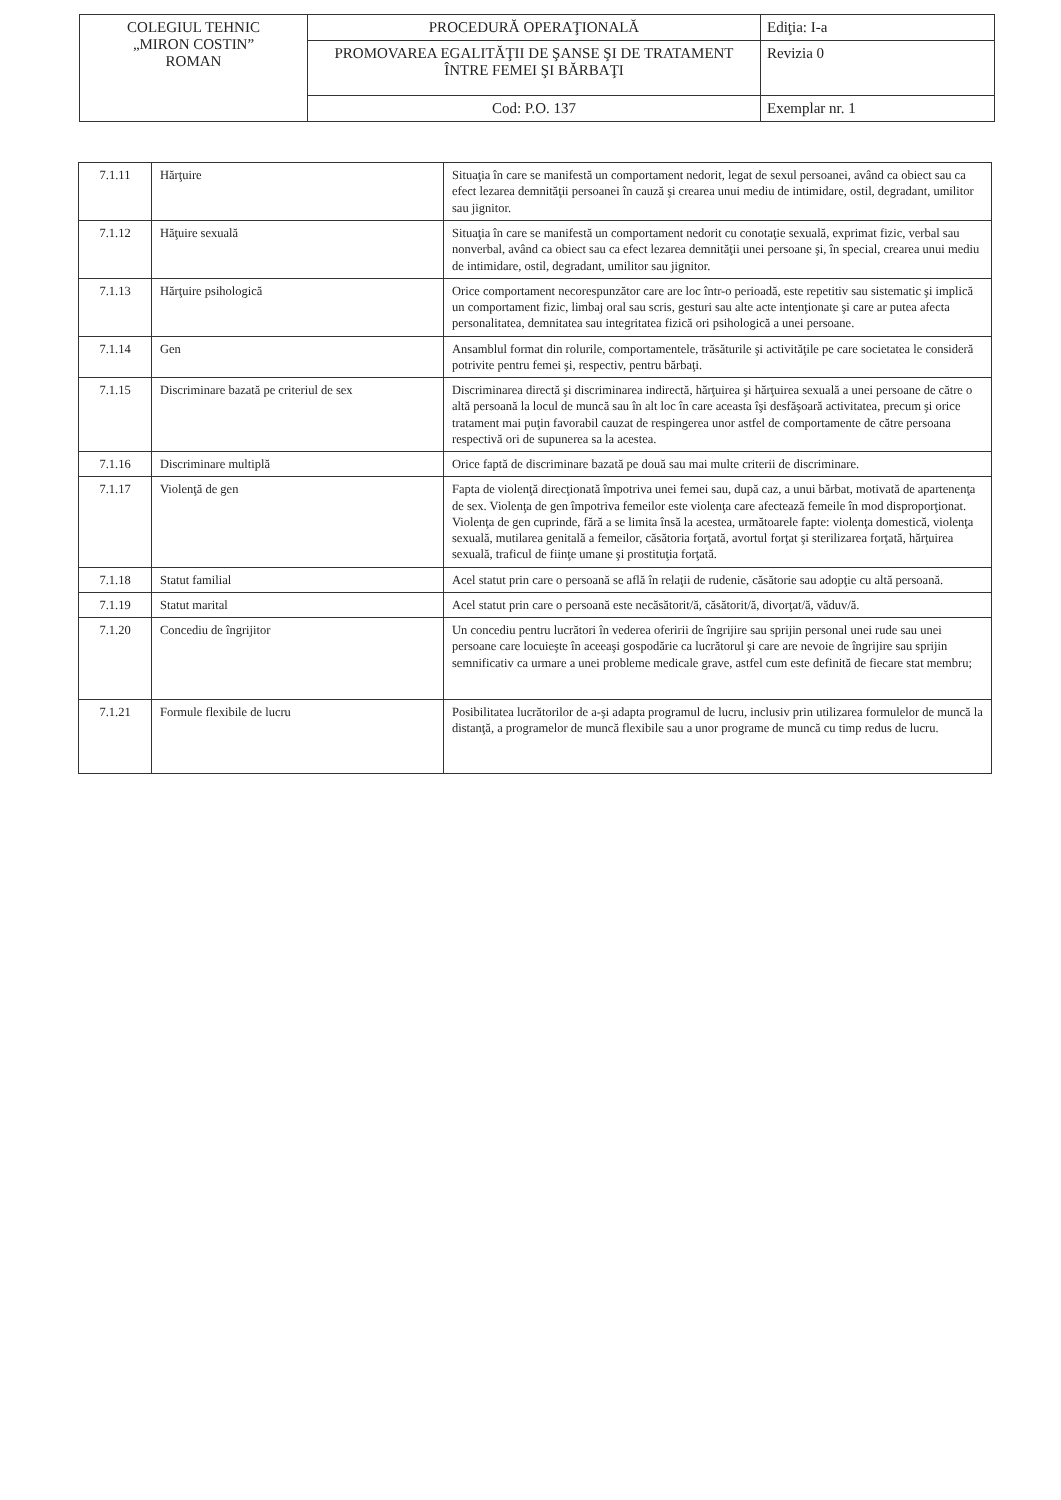| COLEGIUL TEHNIC „MIRON COSTIN” ROMAN | PROCEDURĂ OPERAŢIONALĂ | Ediţia: I-a |
| | PROMOVAREA EGALITĂŢII DE ŞANSE ŞI DE TRATAMENT ÎNTRE FEMEI ŞI BĂRBAŢI | Revizia 0 |
| | Cod: P.O. 137 | Exemplar nr. 1 |
| 7.1.11 | Hărţuire | Situaţia în care se manifestă un comportament nedorit, legat de sexul persoanei, având ca obiect sau ca efect lezarea demnităţii persoanei în cauză şi crearea unui mediu de intimidare, ostil, degradant, umilitor sau jignitor. |
| 7.1.12 | Hăţuire sexuală | Situaţia în care se manifestă un comportament nedorit cu conotaţie sexuală, exprimat fizic, verbal sau nonverbal, având ca obiect sau ca efect lezarea demnităţii unei persoane şi, în special, crearea unui mediu de intimidare, ostil, degradant, umilitor sau jignitor. |
| 7.1.13 | Hărţuire psihologică | Orice comportament necorespunzător care are loc într-o perioadă, este repetitiv sau sistematic şi implică un comportament fizic, limbaj oral sau scris, gesturi sau alte acte intenţionate şi care ar putea afecta personalitatea, demnitatea sau integritatea fizică ori psihologică a unei persoane. |
| 7.1.14 | Gen | Ansamblul format din rolurile, comportamentele, trăsăturile şi activităţile pe care societatea le consideră potrivite pentru femei şi, respectiv, pentru bărbaţi. |
| 7.1.15 | Discriminare bazată pe criteriul de sex | Discriminarea directă şi discriminarea indirectă, hărţuirea şi hărţuirea sexuală a unei persoane de către o altă persoană la locul de muncă sau în alt loc în care aceasta îşi desfăşoară activitatea, precum şi orice tratament mai puţin favorabil cauzat de respingerea unor astfel de comportamente de către persoana respectivă ori de supunerea sa la acestea. |
| 7.1.16 | Discriminare multiplă | Orice faptă de discriminare bazată pe două sau mai multe criterii de discriminare. |
| 7.1.17 | Violenţă de gen | Fapta de violenţă direcţionată împotriva unei femei sau, după caz, a unui bărbat, motivată de apartenenţa de sex. Violenţa de gen împotriva femeilor este violenţa care afectează femeile în mod disproporţionat. Violenţa de gen cuprinde, fără a se limita însă la acestea, următoarele fapte: violenţa domestică, violenţa sexuală, mutilarea genitală a femeilor, căsătoria forţată, avortul forţat şi sterilizarea forţată, hărţuirea sexuală, traficul de fiinţe umane şi prostituţia forţată. |
| 7.1.18 | Statut familial | Acel statut prin care o persoană se află în relaţii de rudenie, căsătorie sau adopţie cu altă persoană. |
| 7.1.19 | Statut marital | Acel statut prin care o persoană este necăsătorit/ă, căsătorit/ă, divorţat/ă, văduv/ă. |
| 7.1.20 | Concediu de îngrijitor | Un concediu pentru lucrători în vederea oferirii de îngrijire sau sprijin personal unei rude sau unei persoane care locuieşte în aceeaşi gospodărie ca lucrătorul şi care are nevoie de îngrijire sau sprijin semnificativ ca urmare a unei probleme medicale grave, astfel cum este definită de fiecare stat membru; |
| 7.1.21 | Formule flexibile de lucru | Posibilitatea lucrătorilor de a-şi adapta programul de lucru, inclusiv prin utilizarea formulelor de muncă la distanţă, a programelor de muncă flexibile sau a unor programe de muncă cu timp redus de lucru. |